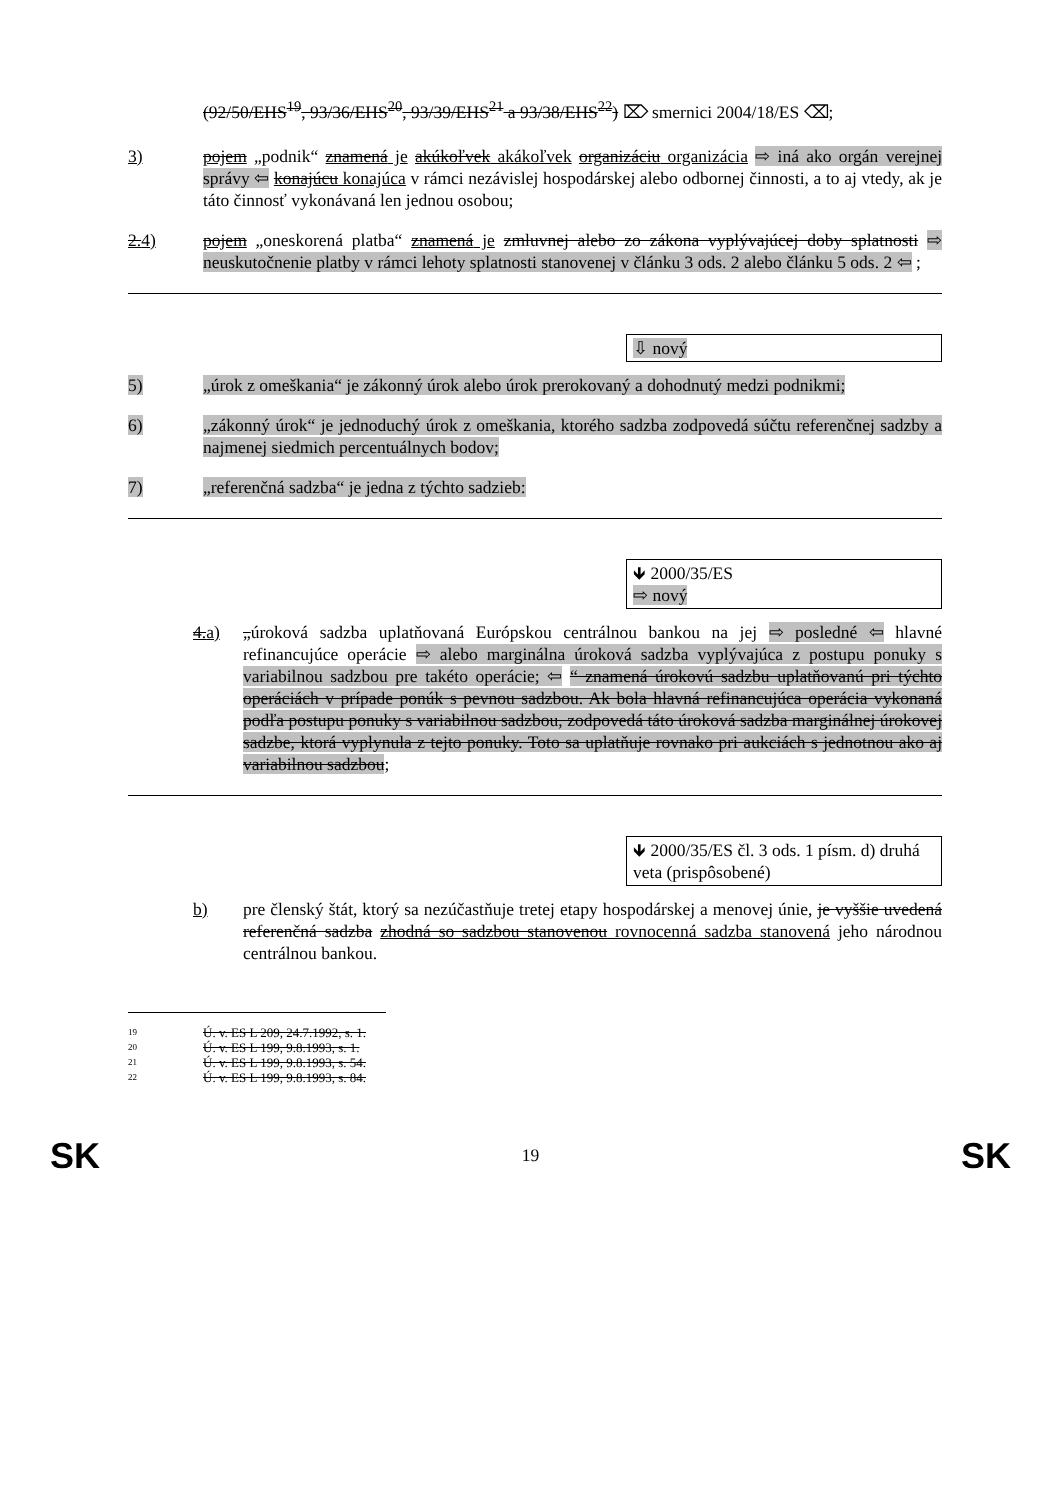(92/50/EHS<sup>19</sup>, 93/36/EHS<sup>20</sup>, 93/39/EHS<sup>21</sup> a 93/38/EHS<sup>22</sup>) ⌦ smernici 2004/18/ES ⌫;
3) pojem „podnik“ znamená je akúkoľvek akákoľvek organizáciu organizácia ⇨ iná ako orgán verejnej správy ⇦ konajúcu konajúca v rámci nezávislej hospodárskej alebo odbornej činnosti, a to aj vtedy, ak je táto činnosť vykonávaná len jednou osobou;
2.4) pojem „oneskorená platba“ znamená je zmluvnej alebo zo zákona vyplývajúcej doby splatnosti ⇨ neuskutočnenie platby v rámci lehoty splatnosti stanovenej v článku 3 ods. 2 alebo článku 5 ods. 2 ⇦ ;
⇩ nový
5) „úrok z omeškania“ je zákonný úrok alebo úrok prerokovaný a dohodnutý medzi podnikmi;
6) „zákonný úrok“ je jednoduchý úrok z omeškania, ktorého sadzba zodpovedá súčtu referenčnej sadzby a najmenej siedmich percentuálnych bodov;
7) „referenčná sadzba“ je jedna z týchto sadzieb:
🡻 2000/35/ES
⇨ nový
4.a) „úroková sadzba uplatňovaná Európskou centrálnou bankou na jej ⇨ posledné ⇦ hlavné refinancujúce operácie ⇨ alebo marginálna úroková sadzba vyplývajúca z postupu ponuky s variabilnou sadzbou pre takéto operácie; ⇦ “ znamená úrokovú sadzbu uplatňovanú pri týchto operáciách v prípade ponúk s pevnou sadzbou. Ak bola hlavná refinancujúca operácia vykonaná podľa postupu ponuky s variabilnou sadzbou, zodpovedá táto úroková sadzba marginálnej úrokovej sadzbe, ktorá vyplynula z tejto ponuky. Toto sa uplatňuje rovnako pri aukciách s jednotnou ako aj variabilnou sadzbou;
🡻 2000/35/ES čl. 3 ods. 1 písm. d) druhá veta (prispôsobené)
b) pre členský štát, ktorý sa nezúčastňuje tretej etapy hospodárskej a menovej únie, je vyššie uvedená referenčná sadzba zhodná so sadzbou stanovenou rovnocenná sadzba stanovená jeho národnou centrálnou bankou.
19 Ú. v. ES L 209, 24.7.1992, s. 1.
20 Ú. v. ES L 199, 9.8.1993, s. 1.
21 Ú. v. ES L 199, 9.8.1993, s. 54.
22 Ú. v. ES L 199, 9.8.1993, s. 84.
SK 19 SK